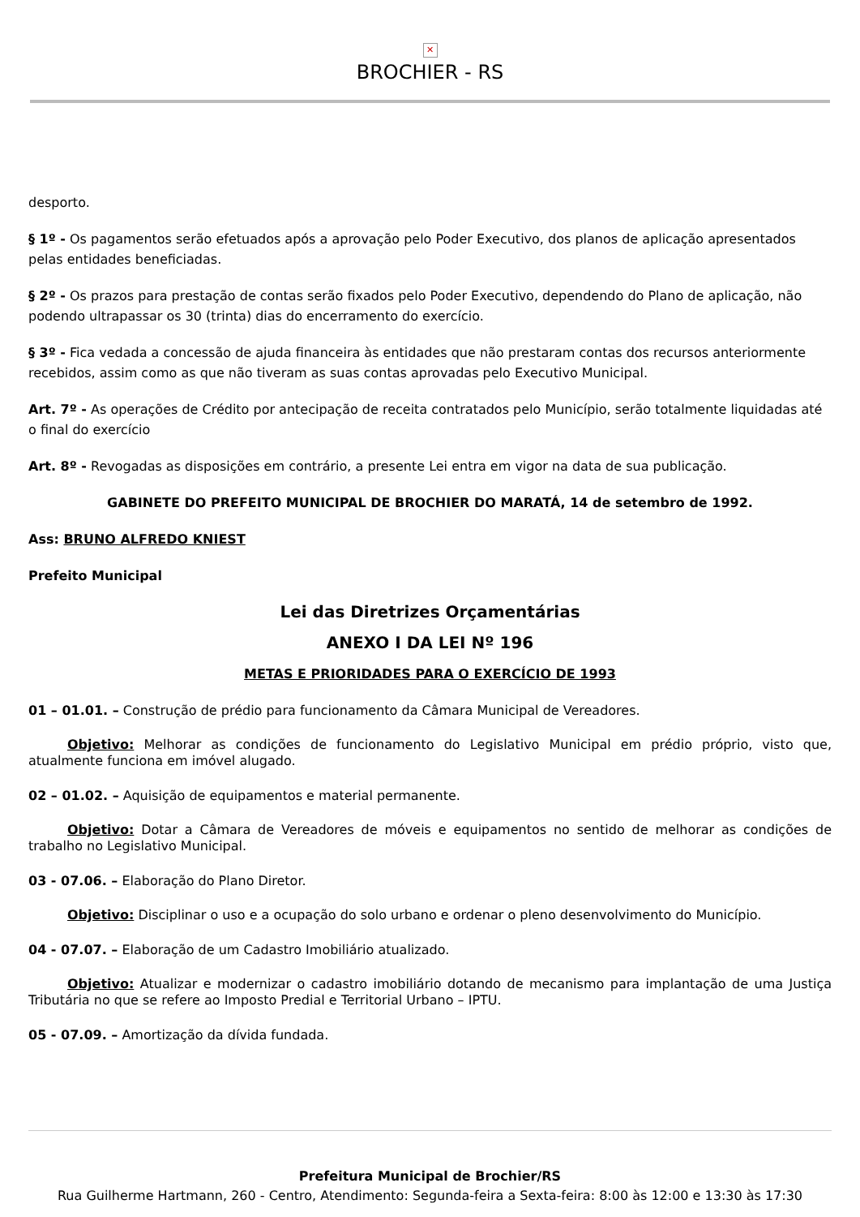✕
BROCHIER - RS
desporto.
§ 1º - Os pagamentos serão efetuados após a aprovação pelo Poder Executivo, dos planos de aplicação apresentados pelas entidades beneficiadas.
§ 2º - Os prazos para prestação de contas serão fixados pelo Poder Executivo, dependendo do Plano de aplicação, não podendo ultrapassar os 30 (trinta) dias do encerramento do exercício.
§ 3º - Fica vedada a concessão de ajuda financeira às entidades que não prestaram contas dos recursos anteriormente recebidos, assim como as que não tiveram as suas contas aprovadas pelo Executivo Municipal.
Art. 7º - As operações de Crédito por antecipação de receita contratados pelo Município, serão totalmente liquidadas até o final do exercício
Art. 8º - Revogadas as disposições em contrário, a presente Lei entra em vigor na data de sua publicação.
GABINETE DO PREFEITO MUNICIPAL DE BROCHIER DO MARATÁ, 14 de setembro de 1992.
Ass: BRUNO ALFREDO KNIEST
Prefeito Municipal
Lei das Diretrizes Orçamentárias
ANEXO I DA LEI Nº 196
METAS E PRIORIDADES PARA O EXERCÍCIO DE 1993
01 – 01.01. – Construção de prédio para funcionamento da Câmara Municipal de Vereadores.
Objetivo: Melhorar as condições de funcionamento do Legislativo Municipal em prédio próprio, visto que, atualmente funciona em imóvel alugado.
02 – 01.02. – Aquisição de equipamentos e material permanente.
Objetivo: Dotar a Câmara de Vereadores de móveis e equipamentos no sentido de melhorar as condições de trabalho no Legislativo Municipal.
03 - 07.06. – Elaboração do Plano Diretor.
Objetivo: Disciplinar o uso e a ocupação do solo urbano e ordenar o pleno desenvolvimento do Município.
04 - 07.07. – Elaboração de um Cadastro Imobiliário atualizado.
Objetivo: Atualizar e modernizar o cadastro imobiliário dotando de mecanismo para implantação de uma Justiça Tributária no que se refere ao Imposto Predial e Territorial Urbano – IPTU.
05 - 07.09. – Amortização da dívida fundada.
Prefeitura Municipal de Brochier/RS
Rua Guilherme Hartmann, 260 - Centro, Atendimento: Segunda-feira a Sexta-feira: 8:00 às 12:00 e 13:30 às 17:30